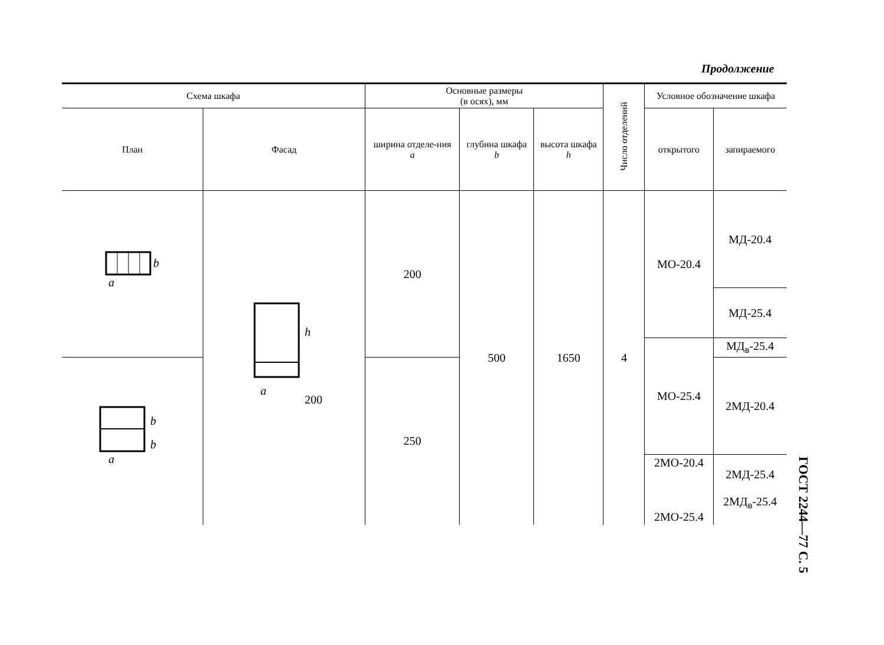Продолжение
| Схема шкафа | | Основные размеры (в осях), мм | | | Число отделений | Условное обозначение шкафа | |
| --- | --- | --- | --- | --- | --- | --- | --- |
| План | Фасад | ширина отделе-ния a | глубина шкафа b | высота шкафа h | | открытого | запираемого |
| b a | h a 200 | 200 | 500 | 1650 | 4 | МО-20.4 | МД-20.4 |
| | | | | | | | МД-25.4 |
| | | | | | | МО-25.4 | МД<sub>в</sub>-25.4 |
| a b b | | 250 | | | | | 2МД-20.4 |
| | | | | | | 2МО-20.4 2МО-25.4 | 2МД-25.4 2МД<sub>в</sub>-25.4 |
ГОСТ 2244—77 С. 5